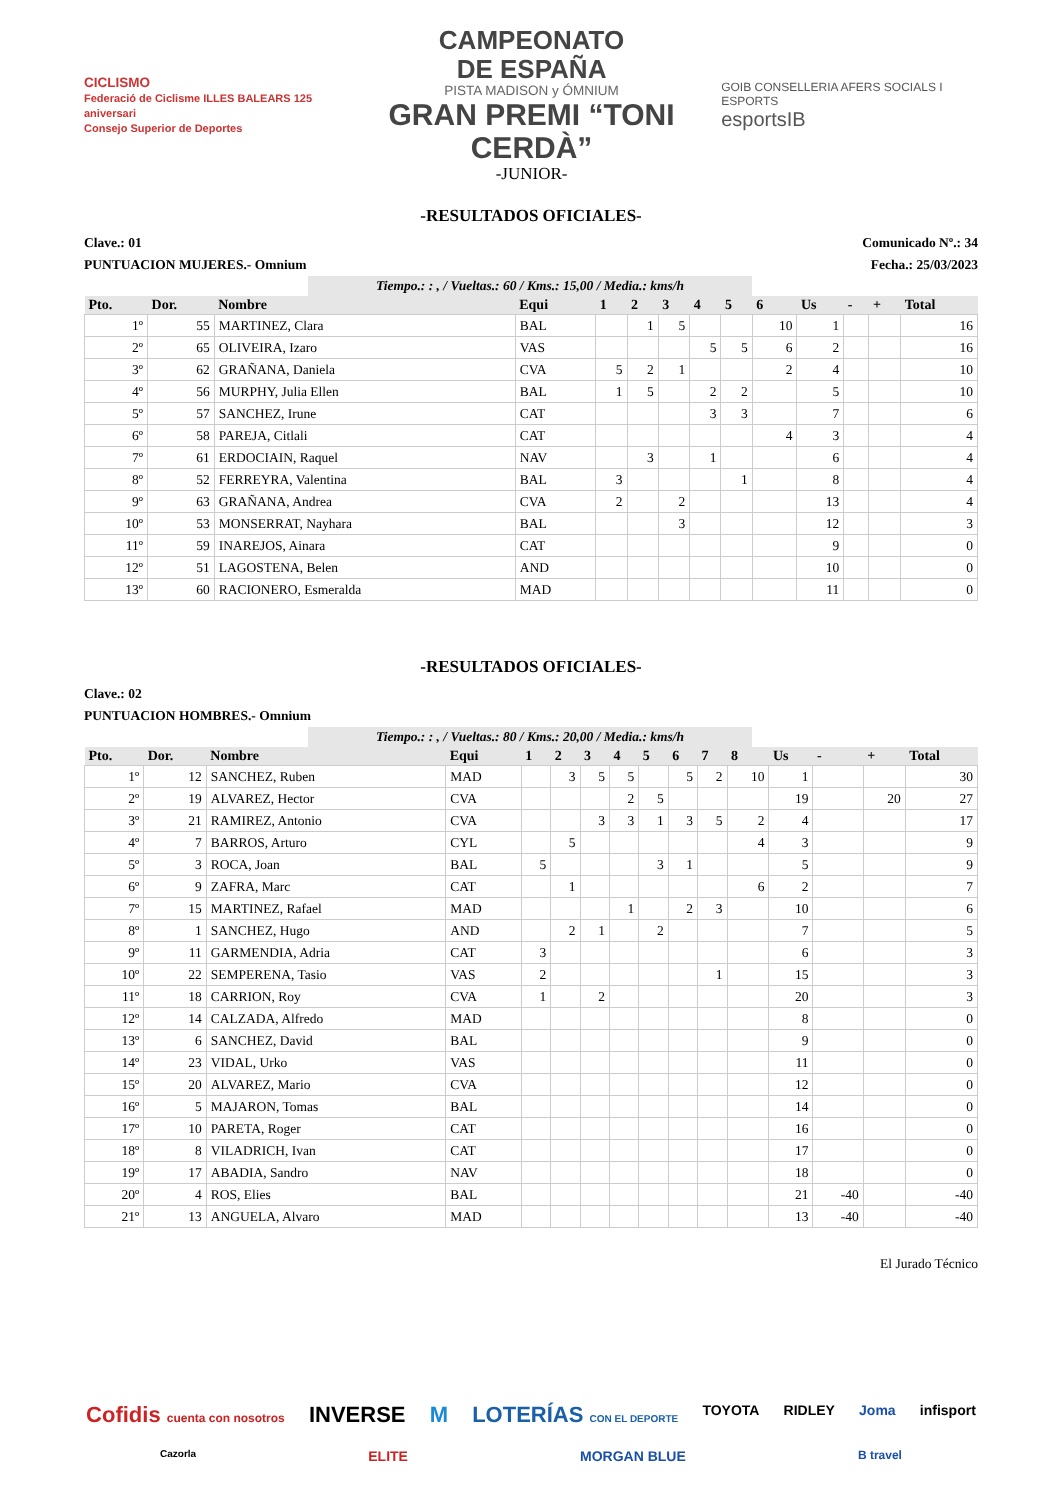CICLISMO
Federació de Ciclisme ILLES BALEARS 125 aniversari
Consejo Superior de Deportes
CAMPEONATO
DE ESPAÑA
PISTA MADISON y ÓMNIUM
GRAN PREMI “TONI CERDÀ”
-JUNIOR-
GOIB CONSELLERIA AFERS SOCIALS I ESPORTS
esportsIB
-RESULTADOS OFICIALES-
Clave.: 01 Comunicado Nº.: 34
PUNTUACION MUJERES.- Omnium Fecha.: 25/03/2023
Tiempo.: : , / Vueltas.: 60 / Kms.: 15,00 / Media.: kms/h
| Pto. | Dor. | Nombre | Equi | 1 | 2 | 3 | 4 | 5 | 6 | Us | - | + | Total |
| --- | --- | --- | --- | --- | --- | --- | --- | --- | --- | --- | --- | --- | --- |
| 1º | 55 | MARTINEZ, Clara | BAL | | 1 | 5 | | | 10 | 1 | | | 16 |
| 2º | 65 | OLIVEIRA, Izaro | VAS | | | | 5 | 5 | 6 | 2 | | | 16 |
| 3º | 62 | GRAÑANA, Daniela | CVA | 5 | 2 | 1 | | | 2 | 4 | | | 10 |
| 4º | 56 | MURPHY, Julia Ellen | BAL | 1 | 5 | | 2 | 2 | | 5 | | | 10 |
| 5º | 57 | SANCHEZ, Irune | CAT | | | | 3 | 3 | | 7 | | | 6 |
| 6º | 58 | PAREJA, Citlali | CAT | | | | | | 4 | 3 | | | 4 |
| 7º | 61 | ERDOCIAIN, Raquel | NAV | | 3 | | 1 | | | 6 | | | 4 |
| 8º | 52 | FERREYRA, Valentina | BAL | 3 | | | | 1 | | 8 | | | 4 |
| 9º | 63 | GRAÑANA, Andrea | CVA | 2 | | 2 | | | | 13 | | | 4 |
| 10º | 53 | MONSERRAT, Nayhara | BAL | | | 3 | | | | 12 | | | 3 |
| 11º | 59 | INAREJOS, Ainara | CAT | | | | | | | 9 | | | 0 |
| 12º | 51 | LAGOSTENA, Belen | AND | | | | | | | 10 | | | 0 |
| 13º | 60 | RACIONERO, Esmeralda | MAD | | | | | | | 11 | | | 0 |
-RESULTADOS OFICIALES-
Clave.: 02
PUNTUACION HOMBRES.- Omnium
Tiempo.: : , / Vueltas.: 80 / Kms.: 20,00 / Media.: kms/h
| Pto. | Dor. | Nombre | Equi | 1 | 2 | 3 | 4 | 5 | 6 | 7 | 8 | Us | - | + | Total |
| --- | --- | --- | --- | --- | --- | --- | --- | --- | --- | --- | --- | --- | --- | --- | --- |
| 1º | 12 | SANCHEZ, Ruben | MAD | | 3 | 5 | 5 | | 5 | 2 | 10 | 1 | | | 30 |
| 2º | 19 | ALVAREZ, Hector | CVA | | | | 2 | 5 | | | | 19 | | 20 | 27 |
| 3º | 21 | RAMIREZ, Antonio | CVA | | | 3 | 3 | 1 | 3 | 5 | 2 | 4 | | | 17 |
| 4º | 7 | BARROS, Arturo | CYL | | 5 | | | | | | 4 | 3 | | | 9 |
| 5º | 3 | ROCA, Joan | BAL | 5 | | | | 3 | 1 | | | 5 | | | 9 |
| 6º | 9 | ZAFRA, Marc | CAT | | 1 | | | | | | 6 | 2 | | | 7 |
| 7º | 15 | MARTINEZ, Rafael | MAD | | | | 1 | | 2 | 3 | | 10 | | | 6 |
| 8º | 1 | SANCHEZ, Hugo | AND | | 2 | 1 | | 2 | | | | 7 | | | 5 |
| 9º | 11 | GARMENDIA, Adria | CAT | 3 | | | | | | | | 6 | | | 3 |
| 10º | 22 | SEMPERENA, Tasio | VAS | 2 | | | | | | 1 | | 15 | | | 3 |
| 11º | 18 | CARRION, Roy | CVA | 1 | | 2 | | | | | | 20 | | | 3 |
| 12º | 14 | CALZADA, Alfredo | MAD | | | | | | | | | 8 | | | 0 |
| 13º | 6 | SANCHEZ, David | BAL | | | | | | | | | 9 | | | 0 |
| 14º | 23 | VIDAL, Urko | VAS | | | | | | | | | 11 | | | 0 |
| 15º | 20 | ALVAREZ, Mario | CVA | | | | | | | | | 12 | | | 0 |
| 16º | 5 | MAJARON, Tomas | BAL | | | | | | | | | 14 | | | 0 |
| 17º | 10 | PARETA, Roger | CAT | | | | | | | | | 16 | | | 0 |
| 18º | 8 | VILADRICH, Ivan | CAT | | | | | | | | | 17 | | | 0 |
| 19º | 17 | ABADIA, Sandro | NAV | | | | | | | | | 18 | | | 0 |
| 20º | 4 | ROS, Elies | BAL | | | | | | | | | 21 | -40 | | -40 |
| 21º | 13 | ANGUELA, Alvaro | MAD | | | | | | | | | 13 | -40 | | -40 |
El Jurado Técnico
Cofidis cuenta con nosotros INVERSE M LOTERÍAS CON EL DEPORTE TOYOTA RIDLEY Joma infisport Cazorla ELITE MORGAN BLUE B travel